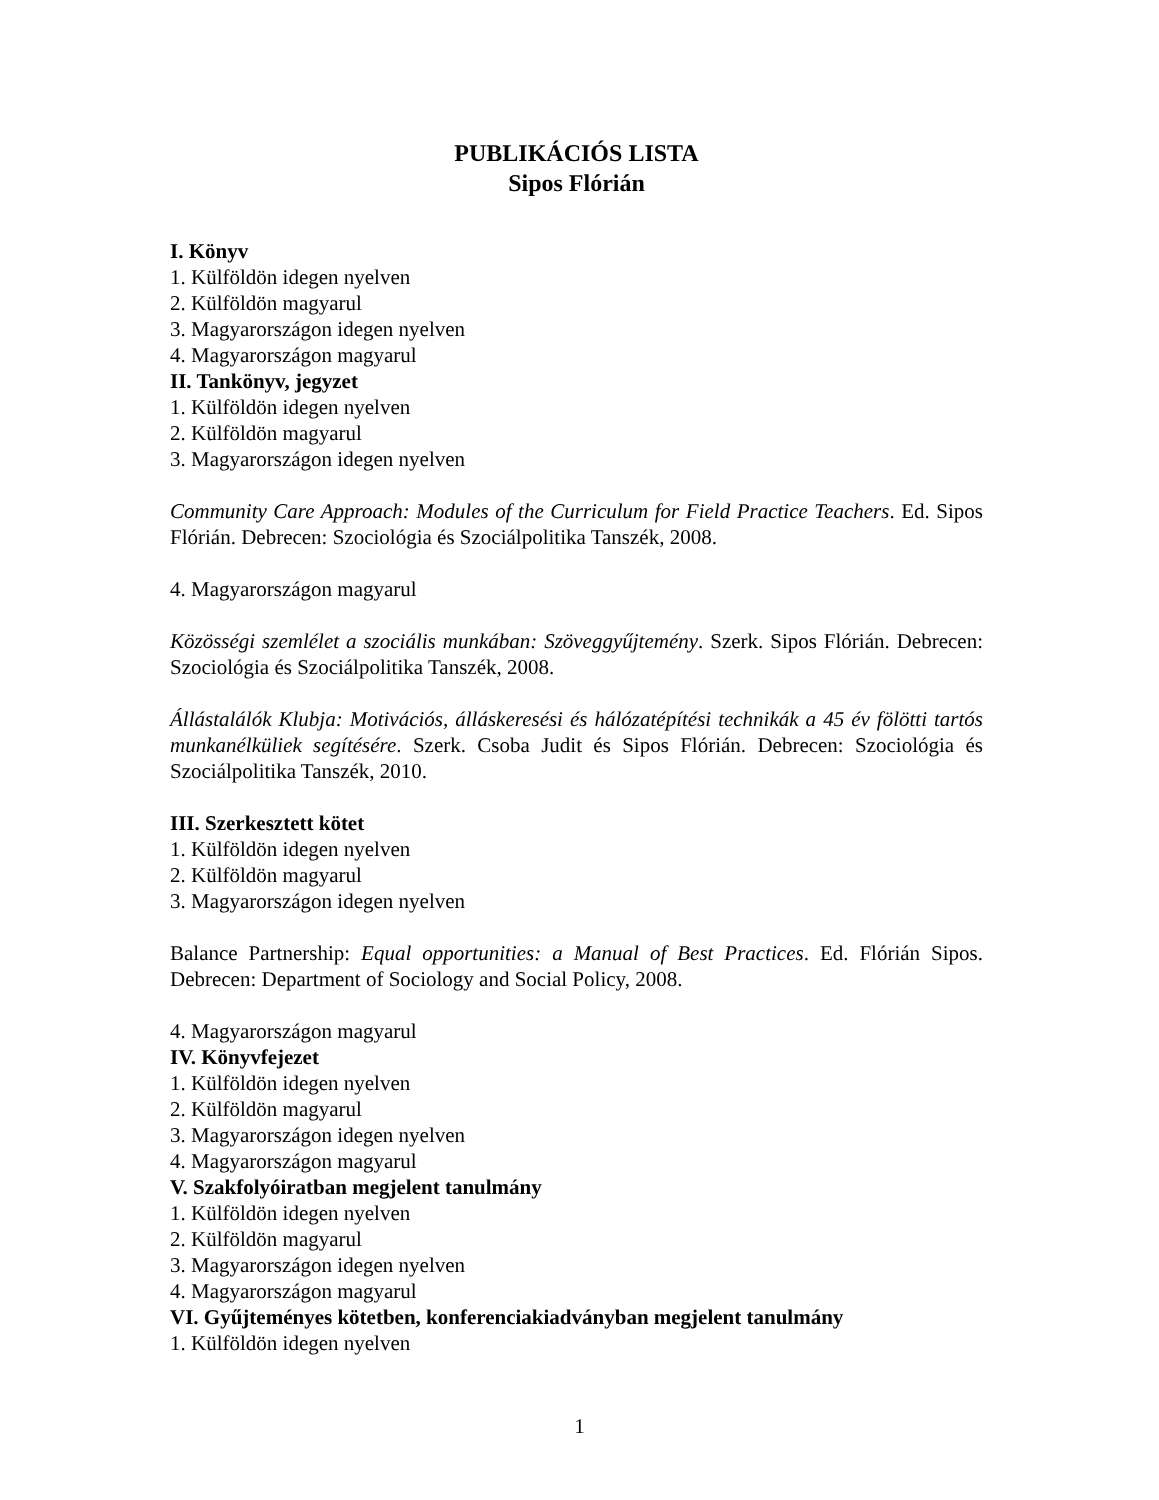PUBLIKÁCIÓS LISTA
Sipos Flórián
I. Könyv
1. Külföldön idegen nyelven
2. Külföldön magyarul
3. Magyarországon idegen nyelven
4. Magyarországon magyarul
II. Tankönyv, jegyzet
1. Külföldön idegen nyelven
2. Külföldön magyarul
3. Magyarországon idegen nyelven
Community Care Approach: Modules of the Curriculum for Field Practice Teachers. Ed. Sipos Flórián. Debrecen: Szociológia és Szociálpolitika Tanszék, 2008.
4. Magyarországon magyarul
Közösségi szemlélet a szociális munkában: Szöveggyűjtemény. Szerk. Sipos Flórián. Debrecen: Szociológia és Szociálpolitika Tanszék, 2008.
Állástalálók Klubja: Motivációs, álláskeresési és hálózatépítési technikák a 45 év fölötti tartós munkanélküliek segítésére. Szerk. Csoba Judit és Sipos Flórián. Debrecen: Szociológia és Szociálpolitika Tanszék, 2010.
III. Szerkesztett kötet
1. Külföldön idegen nyelven
2. Külföldön magyarul
3. Magyarországon idegen nyelven
Balance Partnership: Equal opportunities: a Manual of Best Practices. Ed. Flórián Sipos. Debrecen: Department of Sociology and Social Policy, 2008.
4. Magyarországon magyarul
IV. Könyvfejezet
1. Külföldön idegen nyelven
2. Külföldön magyarul
3. Magyarországon idegen nyelven
4. Magyarországon magyarul
V. Szakfolyóiratban megjelent tanulmány
1. Külföldön idegen nyelven
2. Külföldön magyarul
3. Magyarországon idegen nyelven
4. Magyarországon magyarul
VI. Gyűjteményes kötetben, konferenciakiadványban megjelent tanulmány
1. Külföldön idegen nyelven
1